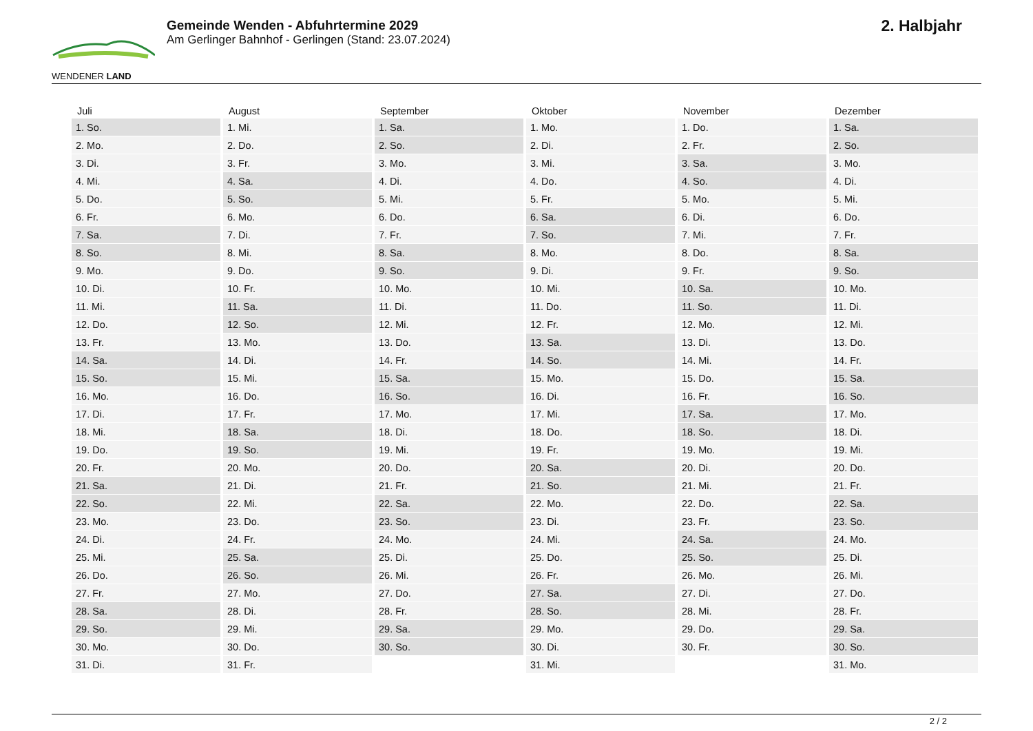WENDENER LAND
Gemeinde Wenden - Abfuhrtermine 2029
Am Gerlinger Bahnhof - Gerlingen (Stand: 23.07.2024)
2. Halbjahr
| Juli | August | September | Oktober | November | Dezember |
| --- | --- | --- | --- | --- | --- |
| 1. So. | 1. Mi. | 1. Sa. | 1. Mo. | 1. Do. | 1. Sa. |
| 2. Mo. | 2. Do. | 2. So. | 2. Di. | 2. Fr. | 2. So. |
| 3. Di. | 3. Fr. | 3. Mo. | 3. Mi. | 3. Sa. | 3. Mo. |
| 4. Mi. | 4. Sa. | 4. Di. | 4. Do. | 4. So. | 4. Di. |
| 5. Do. | 5. So. | 5. Mi. | 5. Fr. | 5. Mo. | 5. Mi. |
| 6. Fr. | 6. Mo. | 6. Do. | 6. Sa. | 6. Di. | 6. Do. |
| 7. Sa. | 7. Di. | 7. Fr. | 7. So. | 7. Mi. | 7. Fr. |
| 8. So. | 8. Mi. | 8. Sa. | 8. Mo. | 8. Do. | 8. Sa. |
| 9. Mo. | 9. Do. | 9. So. | 9. Di. | 9. Fr. | 9. So. |
| 10. Di. | 10. Fr. | 10. Mo. | 10. Mi. | 10. Sa. | 10. Mo. |
| 11. Mi. | 11. Sa. | 11. Di. | 11. Do. | 11. So. | 11. Di. |
| 12. Do. | 12. So. | 12. Mi. | 12. Fr. | 12. Mo. | 12. Mi. |
| 13. Fr. | 13. Mo. | 13. Do. | 13. Sa. | 13. Di. | 13. Do. |
| 14. Sa. | 14. Di. | 14. Fr. | 14. So. | 14. Mi. | 14. Fr. |
| 15. So. | 15. Mi. | 15. Sa. | 15. Mo. | 15. Do. | 15. Sa. |
| 16. Mo. | 16. Do. | 16. So. | 16. Di. | 16. Fr. | 16. So. |
| 17. Di. | 17. Fr. | 17. Mo. | 17. Mi. | 17. Sa. | 17. Mo. |
| 18. Mi. | 18. Sa. | 18. Di. | 18. Do. | 18. So. | 18. Di. |
| 19. Do. | 19. So. | 19. Mi. | 19. Fr. | 19. Mo. | 19. Mi. |
| 20. Fr. | 20. Mo. | 20. Do. | 20. Sa. | 20. Di. | 20. Do. |
| 21. Sa. | 21. Di. | 21. Fr. | 21. So. | 21. Mi. | 21. Fr. |
| 22. So. | 22. Mi. | 22. Sa. | 22. Mo. | 22. Do. | 22. Sa. |
| 23. Mo. | 23. Do. | 23. So. | 23. Di. | 23. Fr. | 23. So. |
| 24. Di. | 24. Fr. | 24. Mo. | 24. Mi. | 24. Sa. | 24. Mo. |
| 25. Mi. | 25. Sa. | 25. Di. | 25. Do. | 25. So. | 25. Di. |
| 26. Do. | 26. So. | 26. Mi. | 26. Fr. | 26. Mo. | 26. Mi. |
| 27. Fr. | 27. Mo. | 27. Do. | 27. Sa. | 27. Di. | 27. Do. |
| 28. Sa. | 28. Di. | 28. Fr. | 28. So. | 28. Mi. | 28. Fr. |
| 29. So. | 29. Mi. | 29. Sa. | 29. Mo. | 29. Do. | 29. Sa. |
| 30. Mo. | 30. Do. | 30. So. | 30. Di. | 30. Fr. | 30. So. |
| 31. Di. | 31. Fr. | | 31. Mi. | | 31. Mo. |
2 / 2